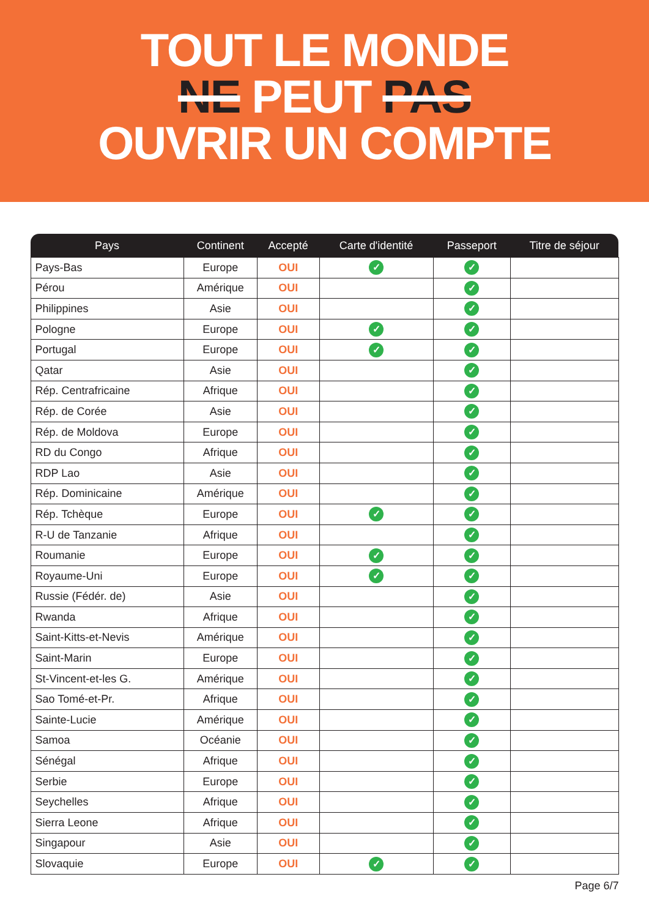TOUT LE MONDE
NE PEUT PAS
OUVRIR UN COMPTE
| Pays | Continent | Accepté | Carte d'identité | Passeport | Titre de séjour |
| --- | --- | --- | --- | --- | --- |
| Pays-Bas | Europe | OUI | ✓ | ✓ | |
| Pérou | Amérique | OUI | | ✓ | |
| Philippines | Asie | OUI | | ✓ | |
| Pologne | Europe | OUI | ✓ | ✓ | |
| Portugal | Europe | OUI | ✓ | ✓ | |
| Qatar | Asie | OUI | | ✓ | |
| Rép. Centrafricaine | Afrique | OUI | | ✓ | |
| Rép. de Corée | Asie | OUI | | ✓ | |
| Rép. de Moldova | Europe | OUI | | ✓ | |
| RD du Congo | Afrique | OUI | | ✓ | |
| RDP Lao | Asie | OUI | | ✓ | |
| Rép. Dominicaine | Amérique | OUI | | ✓ | |
| Rép. Tchèque | Europe | OUI | ✓ | ✓ | |
| R-U de Tanzanie | Afrique | OUI | | ✓ | |
| Roumanie | Europe | OUI | ✓ | ✓ | |
| Royaume-Uni | Europe | OUI | ✓ | ✓ | |
| Russie (Fédér. de) | Asie | OUI | | ✓ | |
| Rwanda | Afrique | OUI | | ✓ | |
| Saint-Kitts-et-Nevis | Amérique | OUI | | ✓ | |
| Saint-Marin | Europe | OUI | | ✓ | |
| St-Vincent-et-les G. | Amérique | OUI | | ✓ | |
| Sao Tomé-et-Pr. | Afrique | OUI | | ✓ | |
| Sainte-Lucie | Amérique | OUI | | ✓ | |
| Samoa | Océanie | OUI | | ✓ | |
| Sénégal | Afrique | OUI | | ✓ | |
| Serbie | Europe | OUI | | ✓ | |
| Seychelles | Afrique | OUI | | ✓ | |
| Sierra Leone | Afrique | OUI | | ✓ | |
| Singapour | Asie | OUI | | ✓ | |
| Slovaquie | Europe | OUI | ✓ | ✓ | |
Page 6/7